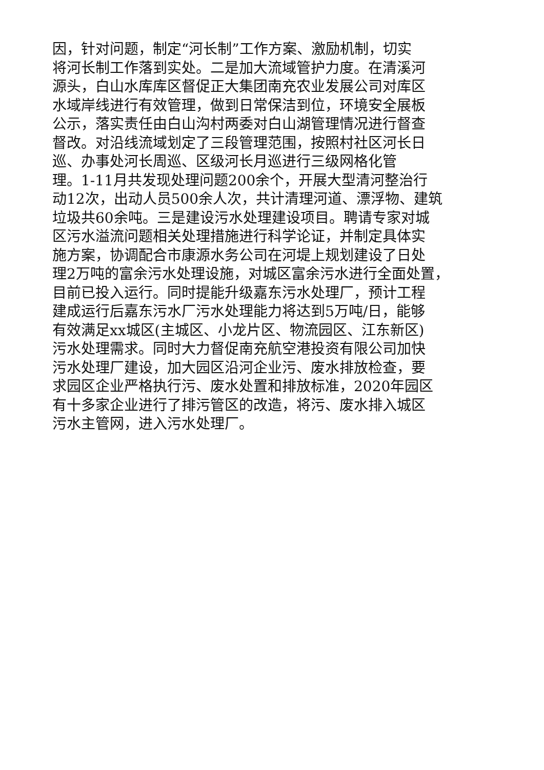因，针对问题，制定“河长制”工作方案、激励机制，切实
将河长制工作落到实处。二是加大流域管护力度。在清溪河
源头，白山水库库区督促正大集团南充农业发展公司对库区
水域岸线进行有效管理，做到日常保洁到位，环境安全展板
公示，落实责任由白山沟村两委对白山湖管理情况进行督查
督改。对沿线流域划定了三段管理范围，按照村社区河长日
巡、办事处河长周巡、区级河长月巡进行三级网格化管
理。1-11月共发现处理问题200余个，开展大型清河整治行
动12次，出动人员500余人次，共计清理河道、漂浮物、建筑
垃圾共60余吨。三是建设污水处理建设项目。聘请专家对城
区污水溢流问题相关处理措施进行科学论证，并制定具体实
施方案，协调配合市康源水务公司在河堤上规划建设了日处
理2万吨的富余污水处理设施，对城区富余污水进行全面处置，
目前已投入运行。同时提能升级嘉东污水处理厂，预计工程
建成运行后嘉东污水厂污水处理能力将达到5万吨/日，能够
有效满足xx城区(主城区、小龙片区、物流园区、江东新区)
污水处理需求。同时大力督促南充航空港投资有限公司加快
污水处理厂建设，加大园区沿河企业污、废水排放检查，要
求园区企业严格执行污、废水处置和排放标准，2020年园区
有十多家企业进行了排污管区的改造，将污、废水排入城区
污水主管网，进入污水处理厂。